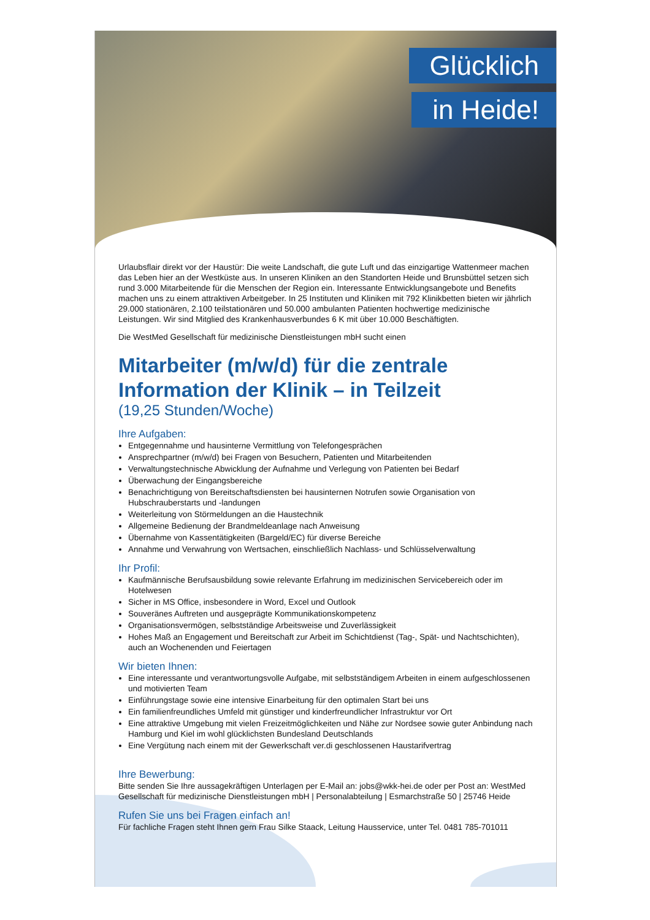Glücklich
in Heide!
Urlaubsflair direkt vor der Haustür: Die weite Landschaft, die gute Luft und das einzigartige Wattenmeer machen das Leben hier an der Westküste aus. In unseren Kliniken an den Standorten Heide und Brunsbüttel setzen sich rund 3.000 Mitarbeitende für die Menschen der Region ein. Interessante Entwicklungsangebote und Benefits machen uns zu einem attraktiven Arbeitgeber. In 25 Instituten und Kliniken mit 792 Klinikbetten bieten wir jährlich 29.000 stationären, 2.100 teilstationären und 50.000 ambulanten Patienten hochwertige medizinische Leistungen. Wir sind Mitglied des Krankenhausverbundes 6 K mit über 10.000 Beschäftigten.
Die WestMed Gesellschaft für medizinische Dienstleistungen mbH sucht einen
Mitarbeiter (m/w/d) für die zentrale Information der Klinik – in Teilzeit
(19,25 Stunden/Woche)
Ihre Aufgaben:
Entgegennahme und hausinterne Vermittlung von Telefongesprächen
Ansprechpartner (m/w/d) bei Fragen von Besuchern, Patienten und Mitarbeitenden
Verwaltungstechnische Abwicklung der Aufnahme und Verlegung von Patienten bei Bedarf
Überwachung der Eingangsbereiche
Benachrichtigung von Bereitschaftsdiensten bei hausinternen Notrufen sowie Organisation von Hubschrauberstarts und -landungen
Weiterleitung von Störmeldungen an die Haustechnik
Allgemeine Bedienung der Brandmeldeanlage nach Anweisung
Übernahme von Kassentätigkeiten (Bargeld/EC) für diverse Bereiche
Annahme und Verwahrung von Wertsachen, einschließlich Nachlass- und Schlüsselverwaltung
Ihr Profil:
Kaufmännische Berufsausbildung sowie relevante Erfahrung im medizinischen Servicebereich oder im Hotelwesen
Sicher in MS Office, insbesondere in Word, Excel und Outlook
Souveränes Auftreten und ausgeprägte Kommunikationskompetenz
Organisationsvermögen, selbstständige Arbeitsweise und Zuverlässigkeit
Hohes Maß an Engagement und Bereitschaft zur Arbeit im Schichtdienst (Tag-, Spät- und Nachtschichten), auch an Wochenenden und Feiertagen
Wir bieten Ihnen:
Eine interessante und verantwortungsvolle Aufgabe, mit selbstständigem Arbeiten in einem aufgeschlossenen und motivierten Team
Einführungstage sowie eine intensive Einarbeitung für den optimalen Start bei uns
Ein familienfreundliches Umfeld mit günstiger und kinderfreundlicher Infrastruktur vor Ort
Eine attraktive Umgebung mit vielen Freizeitmöglichkeiten und Nähe zur Nordsee sowie guter Anbindung nach Hamburg und Kiel im wohl glücklichsten Bundesland Deutschlands
Eine Vergütung nach einem mit der Gewerkschaft ver.di geschlossenen Haustarifvertrag
Ihre Bewerbung:
Bitte senden Sie Ihre aussagekräftigen Unterlagen per E-Mail an: jobs@wkk-hei.de oder per Post an: WestMed Gesellschaft für medizinische Dienstleistungen mbH | Personalabteilung | Esmarchstraße 50 | 25746 Heide
Rufen Sie uns bei Fragen einfach an!
Für fachliche Fragen steht Ihnen gern Frau Silke Staack, Leitung Hausservice, unter Tel. 0481 785-701011